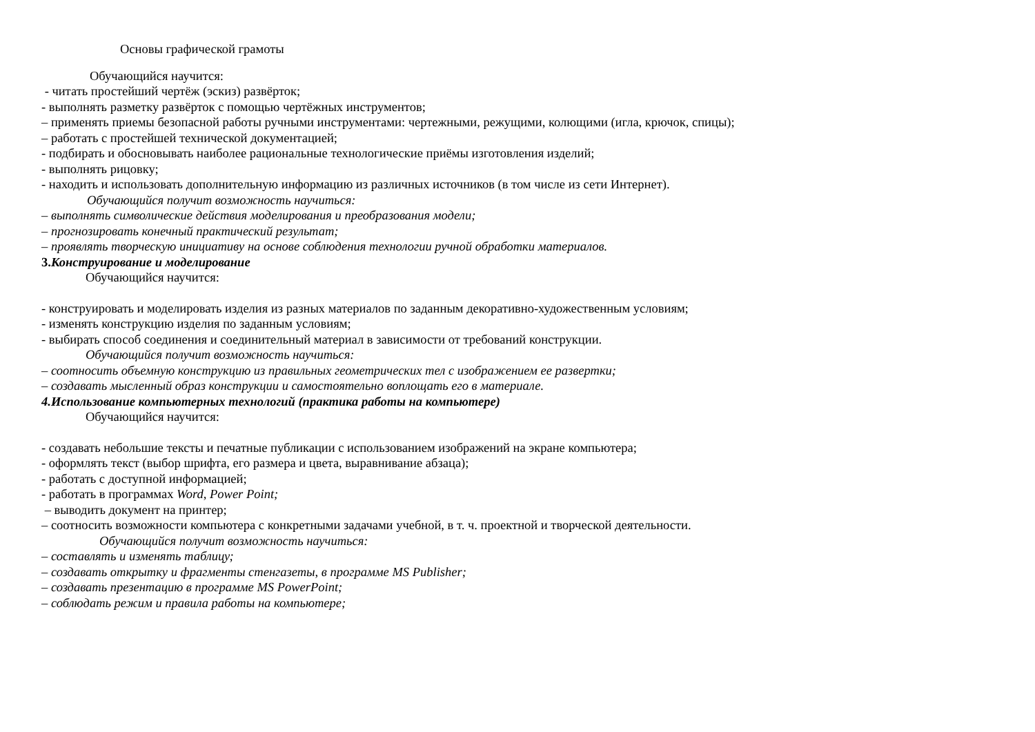Основы графической грамоты
Обучающийся научится:
- читать простейший чертёж (эскиз) развёрток;
- выполнять разметку развёрток с помощью чертёжных инструментов;
– применять приемы безопасной работы ручными инструментами: чертежными, режущими, колющими (игла, крючок, спицы);
– работать с простейшей технической документацией;
- подбирать и обосновывать наиболее рациональные технологические приёмы изготовления изделий;
- выполнять рицовку;
- находить и использовать дополнительную информацию из различных источников (в том числе из сети Интернет).
Обучающийся получит возможность научиться:
– выполнять символические действия моделирования и преобразования модели;
– прогнозировать конечный практический результат;
– проявлять творческую инициативу на основе соблюдения технологии ручной обработки материалов.
3.Конструирование и моделирование
Обучающийся научится:
- конструировать и моделировать изделия из разных материалов по заданным декоративно-художественным условиям;
- изменять конструкцию изделия по заданным условиям;
- выбирать способ соединения и соединительный материал в зависимости от требований конструкции.
Обучающийся получит возможность научиться:
– соотносить объемную конструкцию из правильных геометрических тел с изображением ее развертки;
– создавать мысленный образ конструкции и самостоятельно воплощать его в материале.
4.Использование компьютерных технологий (практика работы на компьютере)
Обучающийся научится:
- создавать небольшие тексты и печатные публикации с использованием изображений на экране компьютера;
- оформлять текст (выбор шрифта, его размера и цвета, выравнивание абзаца);
- работать с доступной информацией;
- работать в программах Word, Power Point;
– выводить документ на принтер;
– соотносить возможности компьютера с конкретными задачами учебной, в т. ч. проектной и творческой деятельности.
Обучающийся получит возможность научиться:
– составлять и изменять таблицу;
– создавать открытку и фрагменты стенгазеты, в программе MS Publisher;
– создавать презентацию в программе MS PowerPoint;
– соблюдать режим и правила работы на компьютере;